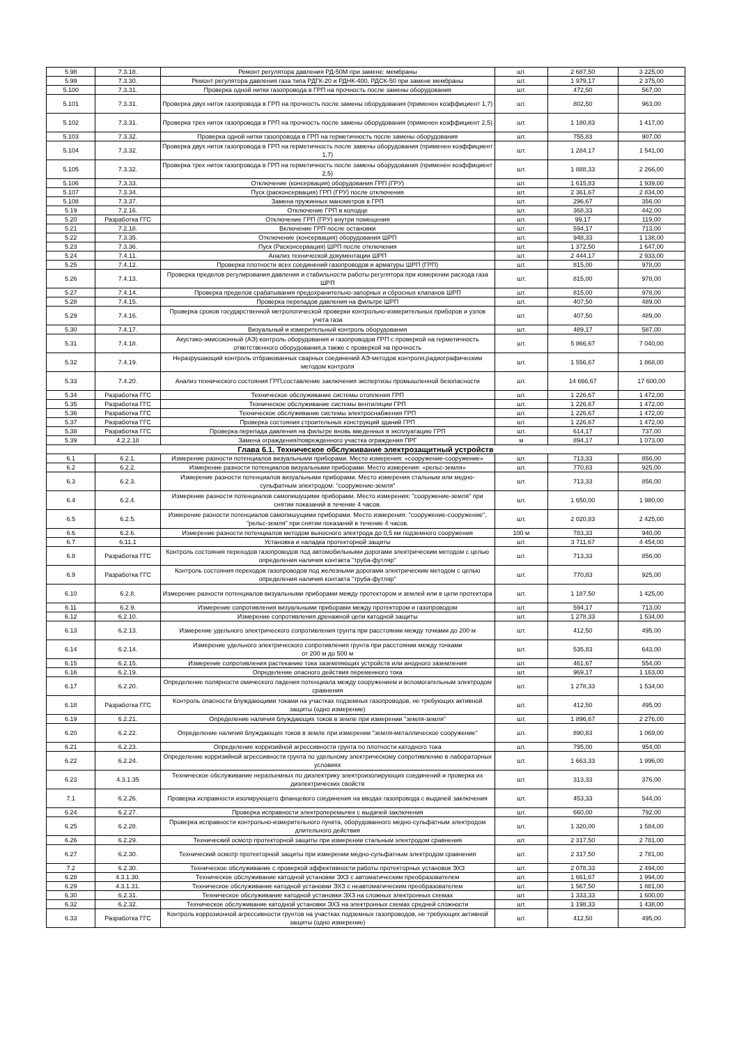| 5.98 | 7.3.18. | Ремонт регулятора давления РД-50М при замене: мембраны | шт. | 2 687,50 | 3 225,00 |
| 5.99 | 7.3.30. | Ремонт регулятора давления газа типа РДГК-20 и РДНК-400, РДСК-50 при замене мембраны | шт. | 1 979,17 | 2 375,00 |
| 5.100 | 7.3.31. | Проверка одной нитки газопровода в ГРП на прочность после замены оборудования | шт. | 472,50 | 567,00 |
| 5.101 | 7.3.31. | Проверка двух ниток газопровода в ГРП на прочность после замены оборудования (применен коэффициент 1,7) | шт. | 802,50 | 963,00 |
| 5.102 | 7.3.31. | Проверка трех ниток газопровода в ГРП на прочность после замены оборудования (применен коэффициент 2,5) | шт. | 1 180,83 | 1 417,00 |
| 5.103 | 7.3.32. | Проверка одной нитки газопровода в ГРП на герметичность после замены оборудования | шт. | 755,83 | 907,00 |
| 5.104 | 7.3.32. | Проверка двух ниток газопровода в ГРП на герметичность после замены оборудования (применен коэффициент 1,7) | шт. | 1 284,17 | 1 541,00 |
| 5.105 | 7.3.32. | Проверка трех ниток газопровода в ГРП на герметичность после замены оборудования (применен коэффициент 2,5) | шт. | 1 888,33 | 2 266,00 |
| 5.106 | 7.3.33. | Отключение (консервация) оборудования ГРП (ГРУ) | шт. | 1 615,83 | 1 939,00 |
| 5.107 | 7.3.34. | Пуск (расконсервация) ГРП (ГРУ) после отключения | шт. | 2 361,67 | 2 834,00 |
| 5.108 | 7.3.37. | Замена пружинных манометров в ГРП | шт. | 296,67 | 356,00 |
| 5.19 | 7.2.16. | Отключение ГРП в колодце | шт. | 368,33 | 442,00 |
| 5.20 | Разработка ГГС | Отключение ГРП (ГРУ) внутри помещения | шт. | 99,17 | 119,00 |
| 5.21 | 7.2.18. | Включение ГРП после остановки | шт. | 594,17 | 713,00 |
| 5.22 | 7.3.35. | Отключение (консервация) оборудования ШРП | шт. | 948,33 | 1 138,00 |
| 5.23 | 7.3.36. | Пуск (Расконсервация) ШРП после отключения | шт. | 1 372,50 | 1 647,00 |
| 5.24 | 7.4.11. | Анализ технической документации ШРП | шт. | 2 444,17 | 2 933,00 |
| 5.25 | 7.4.12. | Проверка плотности всех соединений газопроводов и арматуры ШРП (ГРП) | шт. | 815,00 | 978,00 |
| 5.26 | 7.4.13. | Проверка пределов регулирования давления и стабильности работы регулятора при измерении расхода газа ШРП | шт. | 815,00 | 978,00 |
| 5.27 | 7.4.14. | Проверка пределов срабатывания предохранительно-запорных и сбросных клапанов ШРП | шт. | 815,00 | 978,00 |
| 5.28 | 7.4.15. | Проверка перепадов давления на фильтре ШРП | шт. | 407,50 | 489,00 |
| 5.29 | 7.4.16. | Проверка сроков государственной метрологической проверки контрольно-измерительных приборов и узлов учета газа | шт. | 407,50 | 489,00 |
| 5.30 | 7.4.17. | Визуальный и измерительный контроль оборудования | шт. | 489,17 | 587,00 |
| 5.31 | 7.4.18. | Акустико-эмиссионный (АЭ) контроль оборудования и газопроводов ГРП с проверкой на герметичность ответственного оборудования,а также с проверкой на прочность | шт. | 5 866,67 | 7 040,00 |
| 5.32 | 7.4.19. | Неразрушающий контроль отбракованных сварных соединений АЭ-методов контроля,радиографическим методом контроля | шт. | 1 556,67 | 1 868,00 |
| 5.33 | 7.4.20. | Анализ технического состояния ГРП,составление заключения экспертизы промышленной безопасности | шт. | 14 666,67 | 17 600,00 |
| 5.34 | Разработка ГГС | Техническое обслуживание системы отопления ГРП | шт. | 1 226,67 | 1 472,00 |
| 5.35 | Разработка ГГС | Техническое обслуживание системы вентиляции ГРП | шт. | 1 226,67 | 1 472,00 |
| 5.36 | Разработка ГГС | Техническое обслуживание системы электроснабжения ГРП | шт. | 1 226,67 | 1 472,00 |
| 5.37 | Разработка ГГС | Проверка состояния строительных конструкций зданий ГРП | шт. | 1 226,67 | 1 472,00 |
| 5.38 | Разработка ГГС | Проверка перепада давления на фильтре вновь введенных в эксплуатацию ГРП | шт. | 614,17 | 737,00 |
| 5.39 | 4.2.2.18 | Замена ограждения/поврежденного участка ограждения ПРГ | м | 894,17 | 1 073,00 |
| Глава 6.1. Техническое обслуживание электрозащитный устройств | | | | | |
| 6.1 | 6.2.1. | Измерение разности потенциалов визуальными приборами. Место измерения: «сооружение-сооружение» | шт. | 713,33 | 856,00 |
| 6.2 | 6.2.2. | Измерение разности потенциалов визуальными приборами. Место измерения: «рельс-земля» | шт. | 770,83 | 925,00 |
| 6.3 | 6.2.3. | Измерение разности потенциалов визуальными приборами. Место измерения стальным или медно-сульфатным электродом: "сооружение-земля" | шт. | 713,33 | 856,00 |
| 6.4 | 6.2.4. | Измерение разности потенциалов самопишущими приборами. Место измерения: "сооружение-земля" при снятии показаний в течение 4 часов. | шт. | 1 650,00 | 1 980,00 |
| 6.5 | 6.2.5. | Измерение разности потенциалов самопишущими приборами. Место измерения: "сооружение-сооружение", "рельс-земля" при снятии показаний в течение 4 часов. | шт. | 2 020,83 | 2 425,00 |
| 6.6 | 6.2.6. | Измерение разности потенциалов методом выносного электрода до 0,5 км подземного сооружения | 100 м | 783,33 | 940,00 |
| 6.7 | 6.11.1 | Установка и наладка протекторной защиты | шт. | 3 711,67 | 4 454,00 |
| 6.8 | Разработка ГГС | Контроль состояния переходов газопроводов под автомобильными дорогами электрическим методом с целью определения наличия контакта "труба-футляр" | шт. | 713,33 | 856,00 |
| 6.9 | Разработка ГГС | Контроль состояния переходов газопроводов под железными дорогами электрическим методом с целью определения наличия контакта "труба-футляр" | шт. | 770,83 | 925,00 |
| 6.10 | 6.2.8. | Измерение разности потенциалов визуальными приборами между протектором и землей или в цепи протектора | шт. | 1 187,50 | 1 425,00 |
| 6.11 | 6.2.9. | Измерение сопротивления визуальными приборами между протектором и газопроводом | шт. | 594,17 | 713,00 |
| 6.12 | 6.2.10. | Измерение сопротивления дренажной цепи катодной защиты | шт. | 1 278,33 | 1 534,00 |
| 6.13 | 6.2.13. | Измерение удельного электрического сопротивления грунта при расстоянии между точками до 200 м | шт. | 412,50 | 495,00 |
| 6.14 | 6.2.14. | Измерение удельного электрического сопротивления грунта при расстоянии между точками от 200 м до 500 м | шт. | 535,83 | 643,00 |
| 6.15 | 6.2.15. | Измерение сопротивления растеканию тока заземляющих устройств или анодного заземления | шт. | 461,67 | 554,00 |
| 6.16 | 6.2.19. | Определение опасного действия переменного тока | шт. | 969,17 | 1 163,00 |
| 6.17 | 6.2.20. | Определение полярности омического падения потенциала между сооружением и вспомогательным электродом сравнения | шт. | 1 278,33 | 1 534,00 |
| 6.18 | Разработка ГГС | Контроль опасности блуждающими токами на участках подземных газопроводов, не требующих активной защиты (одно измерение) | шт. | 412,50 | 495,00 |
| 6.19 | 6.2.21. | Определение наличия блуждающих токов в земле при измерении "земля-земля" | шт. | 1 896,67 | 2 276,00 |
| 6.20 | 6.2.22. | Определение наличия блуждающих токов в земле при измерении "земля-металлическое сооружение" | шт. | 890,83 | 1 069,00 |
| 6.21 | 6.2.23. | Определение корризийной агрессивности грунта по плотности катодного тока | шт. | 795,00 | 954,00 |
| 6.22 | 6.2.24. | Определение корризийной агрессивности грунта по удельному электрическому сопротивлению в лабораторных условиях | шт. | 1 663,33 | 1 996,00 |
| 6.23 | 4.3.1.35 | Техническое обслуживание неразъемных по диэлектрику электроизолирующих соединений и проверка их диэлектрических свойств | шт. | 313,33 | 376,00 |
| 7.1 | 6.2.26. | Проверка исправности изолирующего фланцевого соединения на вводах газопровода с выдачей заключения | шт. | 453,33 | 544,00 |
| 6.24 | 6.2.27. | Проверка исправности электроперемычек с выдачей заключения | шт. | 660,00 | 792,00 |
| 6.25 | 6.2.28. | Проверка исправности контрольно-измерительного пункта, оборудованного медно-сульфатным электродом длительного действия | шт. | 1 320,00 | 1 584,00 |
| 6.26 | 6.2.29. | Технический осмотр протекторной защиты при измерении стальным электродом сравнения | шт. | 2 317,50 | 2 781,00 |
| 6.27 | 6.2.30. | Технический осмотр протекторной защиты при измерении медно-сульфатным электродом сравнения | шт. | 2 317,50 | 2 781,00 |
| 7.2 | 6.2.30. | Техническое обслуживание с проверкой эффективности работы протекторных установок ЭХЗ | шт. | 2 078,33 | 2 494,00 |
| 6.28 | 4.3.1.30. | Техническое обслуживание катодной установки ЭХЗ с автоматическим преобразователем | шт. | 1 661,67 | 1 994,00 |
| 6.29 | 4.3.1.31. | Техническое обслуживание катодной установки ЭХЗ с неавтоматическим преобразователем | шт. | 1 567,50 | 1 881,00 |
| 6.30 | 6.2.31. | Техническое обслуживание катодной установки ЭХЗ на сложных электронных схемах | шт. | 1 333,33 | 1 600,00 |
| 6.32 | 6.2.32. | Техническое обслуживание катодной установки ЭХЗ на электронных схемах средней сложности | шт. | 1 198,33 | 1 438,00 |
| 6.33 | Разработка ГГС | Контроль коррозионной агрессивности грунтов на участках подземных газопроводов, не требующих активной защиты (одно измерение) | шт. | 412,50 | 495,00 |